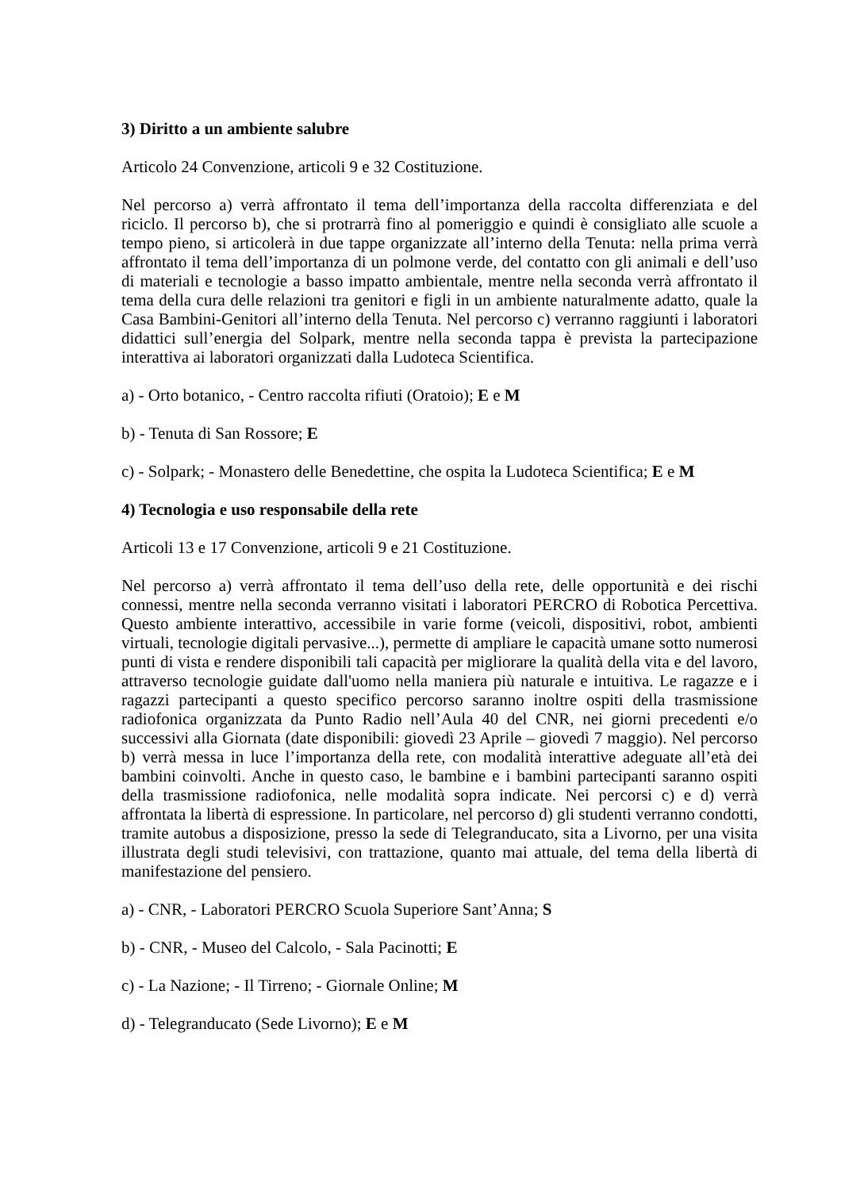3) Diritto a un ambiente salubre
Articolo 24 Convenzione, articoli 9 e 32 Costituzione.
Nel percorso a) verrà affrontato il tema dell’importanza della raccolta differenziata e del riciclo. Il percorso b), che si protrarrà fino al pomeriggio e quindi è consigliato alle scuole a tempo pieno, si articolerà in due tappe organizzate all’interno della Tenuta: nella prima verrà affrontato il tema dell’importanza di un polmone verde, del contatto con gli animali e dell’uso di materiali e tecnologie a basso impatto ambientale, mentre nella seconda verrà affrontato il tema della cura delle relazioni tra genitori e figli in un ambiente naturalmente adatto, quale la Casa Bambini-Genitori all’interno della Tenuta. Nel percorso c) verranno raggiunti i laboratori didattici sull’energia del Solpark, mentre nella seconda tappa è prevista la partecipazione interattiva ai laboratori organizzati dalla Ludoteca Scientifica.
a) - Orto botanico, - Centro raccolta rifiuti (Oratoio); E e M
b) - Tenuta di San Rossore; E
c) - Solpark; - Monastero delle Benedettine, che ospita la Ludoteca Scientifica; E e M
4) Tecnologia e uso responsabile della rete
Articoli 13 e 17 Convenzione, articoli 9 e 21 Costituzione.
Nel percorso a) verrà affrontato il tema dell’uso della rete, delle opportunità e dei rischi connessi, mentre nella seconda verranno visitati i laboratori PERCRO di Robotica Percettiva. Questo ambiente interattivo, accessibile in varie forme (veicoli, dispositivi, robot, ambienti virtuali, tecnologie digitali pervasive...), permette di ampliare le capacità umane sotto numerosi punti di vista e rendere disponibili tali capacità per migliorare la qualità della vita e del lavoro, attraverso tecnologie guidate dall'uomo nella maniera più naturale e intuitiva. Le ragazze e i ragazzi partecipanti a questo specifico percorso saranno inoltre ospiti della trasmissione radiofonica organizzata da Punto Radio nell’Aula 40 del CNR, nei giorni precedenti e/o successivi alla Giornata (date disponibili: giovedì 23 Aprile – giovedì 7 maggio). Nel percorso b) verrà messa in luce l’importanza della rete, con modalità interattive adeguate all’età dei bambini coinvolti. Anche in questo caso, le bambine e i bambini partecipanti saranno ospiti della trasmissione radiofonica, nelle modalità sopra indicate. Nei percorsi c) e d) verrà affrontata la libertà di espressione. In particolare, nel percorso d) gli studenti verranno condotti, tramite autobus a disposizione, presso la sede di Telegranducato, sita a Livorno, per una visita illustrata degli studi televisivi, con trattazione, quanto mai attuale, del tema della libertà di manifestazione del pensiero.
a) - CNR, - Laboratori PERCRO Scuola Superiore Sant’Anna; S
b) - CNR, - Museo del Calcolo, - Sala Pacinotti; E
c) - La Nazione; - Il Tirreno; - Giornale Online; M
d) - Telegranducato (Sede Livorno); E e M